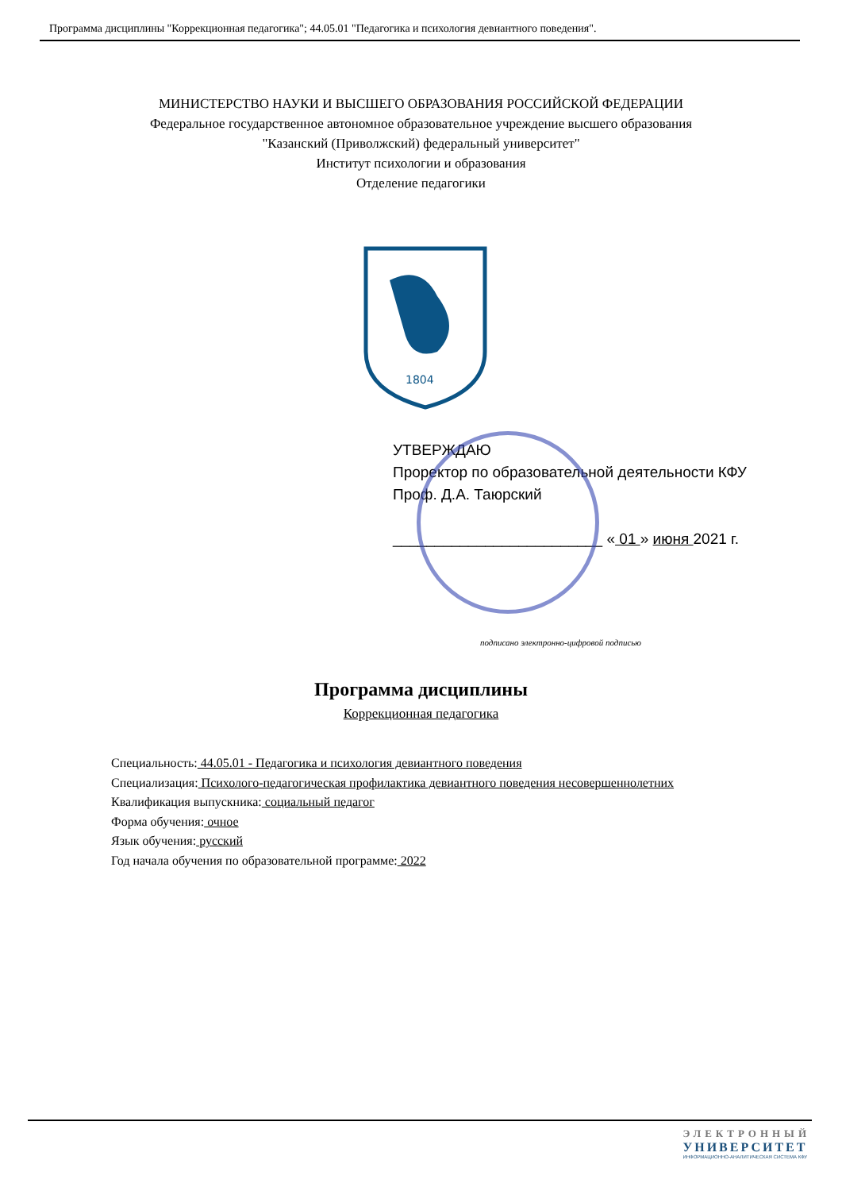Программа дисциплины "Коррекционная педагогика"; 44.05.01 "Педагогика и психология девиантного поведения".
МИНИСТЕРСТВО НАУКИ И ВЫСШЕГО ОБРАЗОВАНИЯ РОССИЙСКОЙ ФЕДЕРАЦИИ
Федеральное государственное автономное образовательное учреждение высшего образования
"Казанский (Приволжский) федеральный университет"
Институт психологии и образования
Отделение педагогики
1804
УТВЕРЖДАЮ
Проректор по образовательной деятельности КФУ
Проф. Д.А. Таюрский
_________________________ « 01 » июня 2021 г.
подписано электронно-цифровой подписью
Программа дисциплины
Коррекционная педагогика
Специальность: 44.05.01 - Педагогика и психология девиантного поведения
Специализация: Психолого-педагогическая профилактика девиантного поведения несовершеннолетних
Квалификация выпускника: социальный педагог
Форма обучения: очное
Язык обучения: русский
Год начала обучения по образовательной программе: 2022
ЭЛЕКТРОННЫЙ
УНИВЕРСИТЕТ
ИНФОРМАЦИОННО-АНАЛИТИЧЕСКАЯ СИСТЕМА КФУ